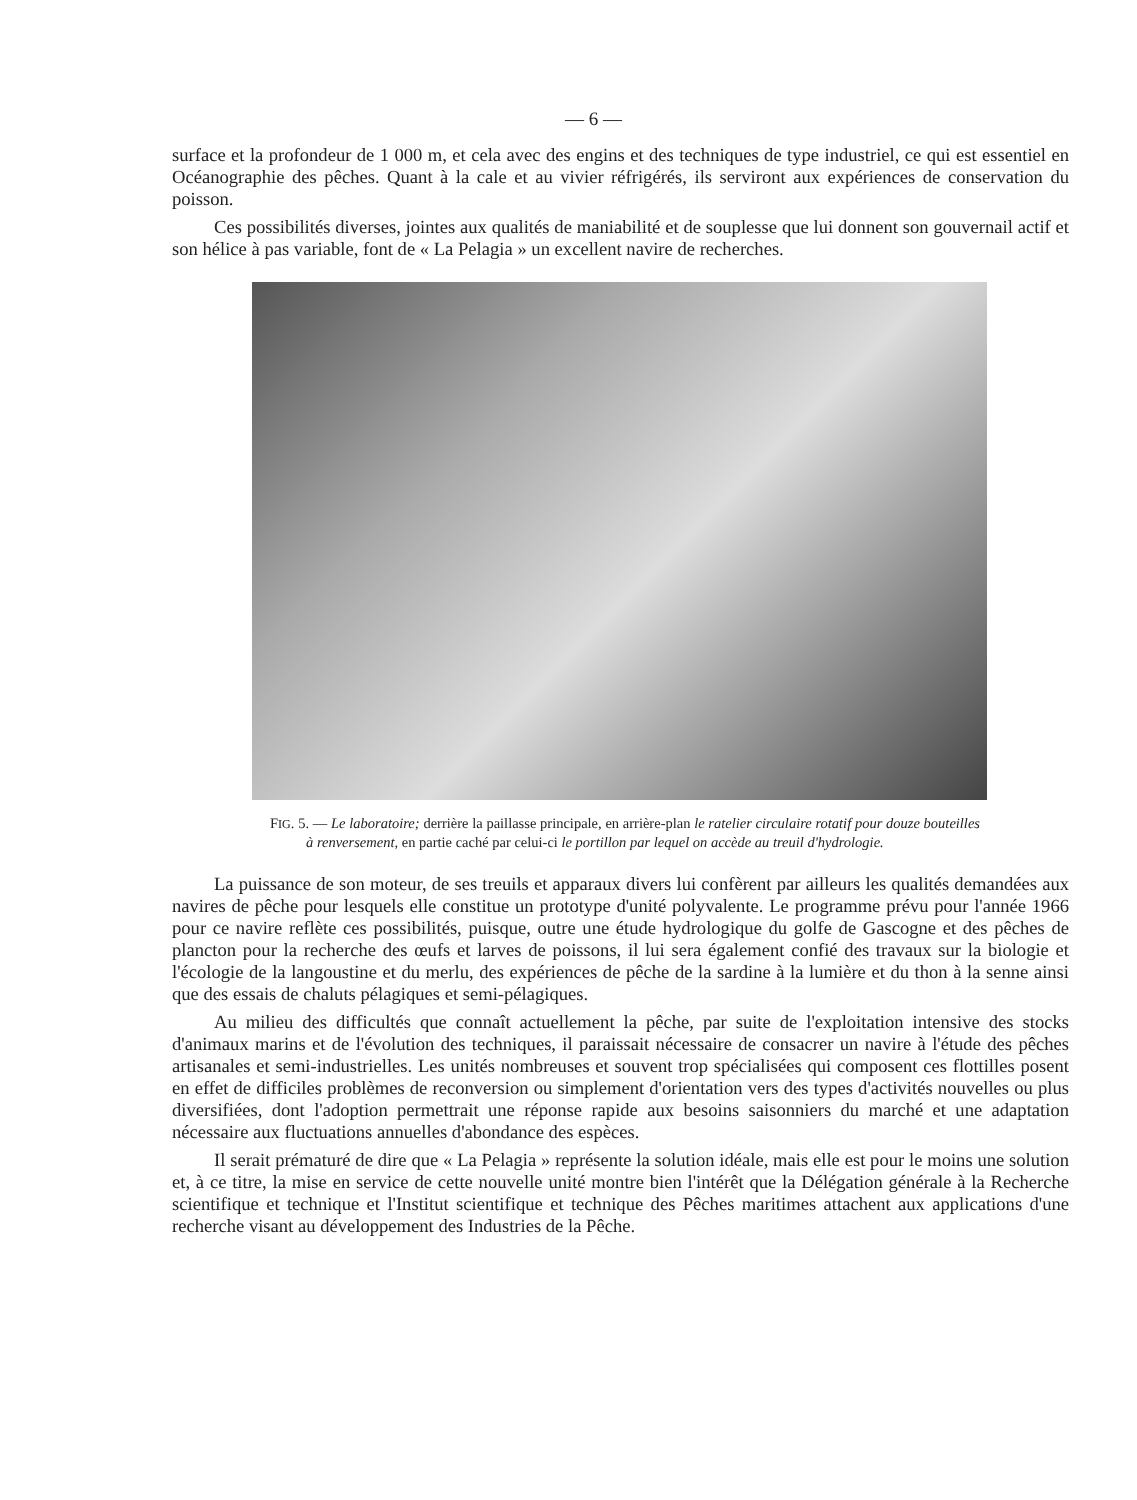— 6 —
surface et la profondeur de 1 000 m, et cela avec des engins et des techniques de type industriel, ce qui est essentiel en Océanographie des pêches. Quant à la cale et au vivier réfrigérés, ils serviront aux expériences de conservation du poisson.
Ces possibilités diverses, jointes aux qualités de maniabilité et de souplesse que lui donnent son gouvernail actif et son hélice à pas variable, font de « La Pelagia » un excellent navire de recherches.
FIG. 5. — Le laboratoire; derrière la paillasse principale, en arrière-plan le ratelier circulaire rotatif pour douze bouteilles à renversement, en partie caché par celui-ci le portillon par lequel on accède au treuil d'hydrologie.
La puissance de son moteur, de ses treuils et apparaux divers lui confèrent par ailleurs les qualités demandées aux navires de pêche pour lesquels elle constitue un prototype d'unité polyvalente. Le programme prévu pour l'année 1966 pour ce navire reflète ces possibilités, puisque, outre une étude hydrologique du golfe de Gascogne et des pêches de plancton pour la recherche des œufs et larves de poissons, il lui sera également confié des travaux sur la biologie et l'écologie de la langoustine et du merlu, des expériences de pêche de la sardine à la lumière et du thon à la senne ainsi que des essais de chaluts pélagiques et semi-pélagiques.
Au milieu des difficultés que connaît actuellement la pêche, par suite de l'exploitation intensive des stocks d'animaux marins et de l'évolution des techniques, il paraissait nécessaire de consacrer un navire à l'étude des pêches artisanales et semi-industrielles. Les unités nombreuses et souvent trop spécialisées qui composent ces flottilles posent en effet de difficiles problèmes de reconversion ou simplement d'orientation vers des types d'activités nouvelles ou plus diversifiées, dont l'adoption permettrait une réponse rapide aux besoins saisonniers du marché et une adaptation nécessaire aux fluctuations annuelles d'abondance des espèces.
Il serait prématuré de dire que « La Pelagia » représente la solution idéale, mais elle est pour le moins une solution et, à ce titre, la mise en service de cette nouvelle unité montre bien l'intérêt que la Délégation générale à la Recherche scientifique et technique et l'Institut scientifique et technique des Pêches maritimes attachent aux applications d'une recherche visant au développement des Industries de la Pêche.